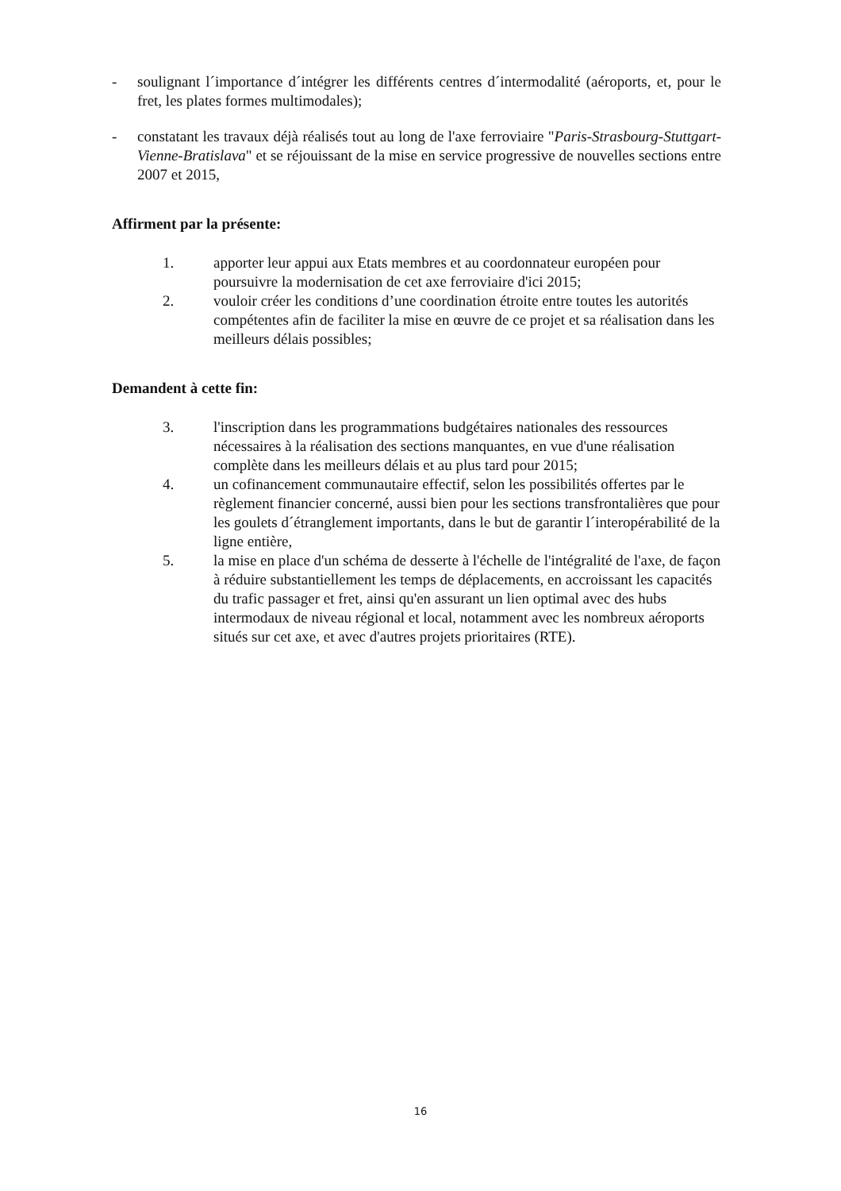- soulignant l´importance d´intégrer les différents centres d´intermodalité (aéroports, et, pour le fret, les plates formes multimodales);
- constatant les travaux déjà réalisés tout au long de l'axe ferroviaire "Paris-Strasbourg-Stuttgart-Vienne-Bratislava" et se réjouissant de la mise en service progressive de nouvelles sections entre 2007 et 2015,
Affirment par la présente:
1. apporter leur appui aux Etats membres et au coordonnateur européen pour poursuivre la modernisation de cet axe ferroviaire d'ici 2015;
2. vouloir créer les conditions d’une coordination étroite entre toutes les autorités compétentes afin de faciliter la mise en œuvre de ce projet et sa réalisation dans les meilleurs délais possibles;
Demandent à cette fin:
3. l'inscription dans les programmations budgétaires nationales des ressources nécessaires à la réalisation des sections manquantes, en vue d'une réalisation complète dans les meilleurs délais et au plus tard pour 2015;
4. un cofinancement communautaire effectif, selon les possibilités offertes par le règlement financier concerné, aussi bien pour les sections transfrontalières que pour les goulets d´étranglement importants, dans le but de garantir l´interopérabilité de la ligne entière,
5. la mise en place d'un schéma de desserte à l'échelle de l'intégralité de l'axe, de façon à réduire substantiellement les temps de déplacements, en accroissant les capacités du trafic passager et fret, ainsi qu'en assurant un lien optimal avec des hubs intermodaux de niveau régional et local, notamment avec les nombreux aéroports situés sur cet axe, et avec d'autres projets prioritaires (RTE).
16